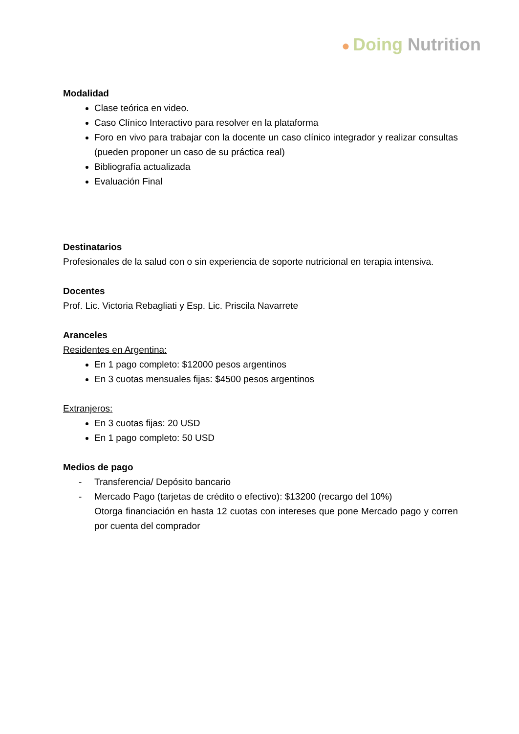● Doing Nutrition
Modalidad
Clase teórica en video.
Caso Clínico Interactivo para resolver en la plataforma
Foro en vivo para trabajar con la docente un caso clínico integrador y realizar consultas (pueden proponer un caso de su práctica real)
Bibliografía actualizada
Evaluación Final
Destinatarios
Profesionales de la salud con o sin experiencia de soporte nutricional en terapia intensiva.
Docentes
Prof. Lic. Victoria Rebagliati y Esp. Lic. Priscila Navarrete
Aranceles
Residentes en Argentina:
En 1 pago completo: $12000 pesos argentinos
En 3 cuotas mensuales fijas: $4500 pesos argentinos
Extranjeros:
En 3 cuotas fijas: 20 USD
En 1 pago completo: 50 USD
Medios de pago
- Transferencia/ Depósito bancario
- Mercado Pago (tarjetas de crédito o efectivo): $13200 (recargo del 10%)
Otorga financiación en hasta 12 cuotas con intereses que pone Mercado pago y corren por cuenta del comprador